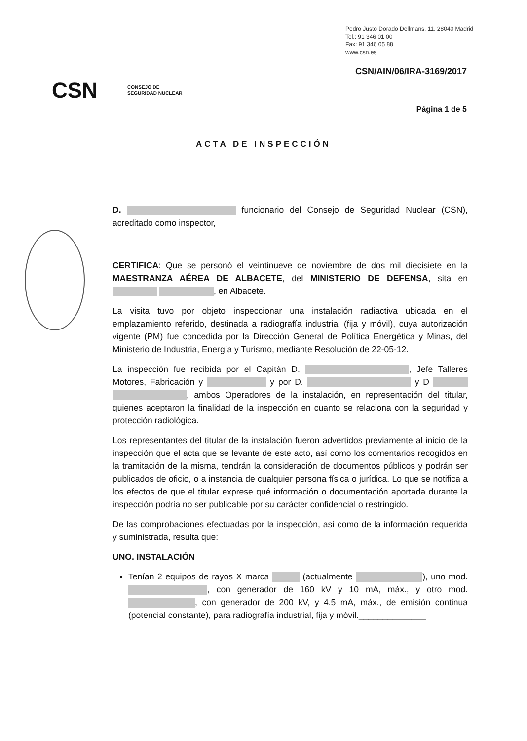Pedro Justo Dorado Dellmans, 11. 28040 Madrid
Tel.: 91 346 01 00
Fax: 91 346 05 88
www.csn.es
CSN/AIN/06/IRA-3169/2017
CSN CONSEJO DE
SEGURIDAD NUCLEAR
Página 1 de 5
ACTA DE INSPECCIÓN
D. funcionario del Consejo de Seguridad Nuclear (CSN), acreditado como inspector,
CERTIFICA: Que se personó el veintinueve de noviembre de dos mil diecisiete en la MAESTRANZA AÉREA DE ALBACETE, del MINISTERIO DE DEFENSA, sita en , en Albacete.
La visita tuvo por objeto inspeccionar una instalación radiactiva ubicada en el emplazamiento referido, destinada a radiografía industrial (fija y móvil), cuya autorización vigente (PM) fue concedida por la Dirección General de Política Energética y Minas, del Ministerio de Industria, Energía y Turismo, mediante Resolución de 22-05-12.
La inspección fue recibida por el Capitán D. , Jefe Talleres Motores, Fabricación y y por D. y D , ambos Operadores de la instalación, en representación del titular, quienes aceptaron la finalidad de la inspección en cuanto se relaciona con la seguridad y protección radiológica.
Los representantes del titular de la instalación fueron advertidos previamente al inicio de la inspección que el acta que se levante de este acto, así como los comentarios recogidos en la tramitación de la misma, tendrán la consideración de documentos públicos y podrán ser publicados de oficio, o a instancia de cualquier persona física o jurídica. Lo que se notifica a los efectos de que el titular exprese qué información o documentación aportada durante la inspección podría no ser publicable por su carácter confidencial o restringido.
De las comprobaciones efectuadas por la inspección, así como de la información requerida y suministrada, resulta que:
UNO. INSTALACIÓN
Tenían 2 equipos de rayos X marca (actualmente ), uno mod. , con generador de 160 kV y 10 mA, máx., y otro mod. , con generador de 200 kV, y 4.5 mA, máx., de emisión continua (potencial constante), para radiografía industrial, fija y móvil.______________